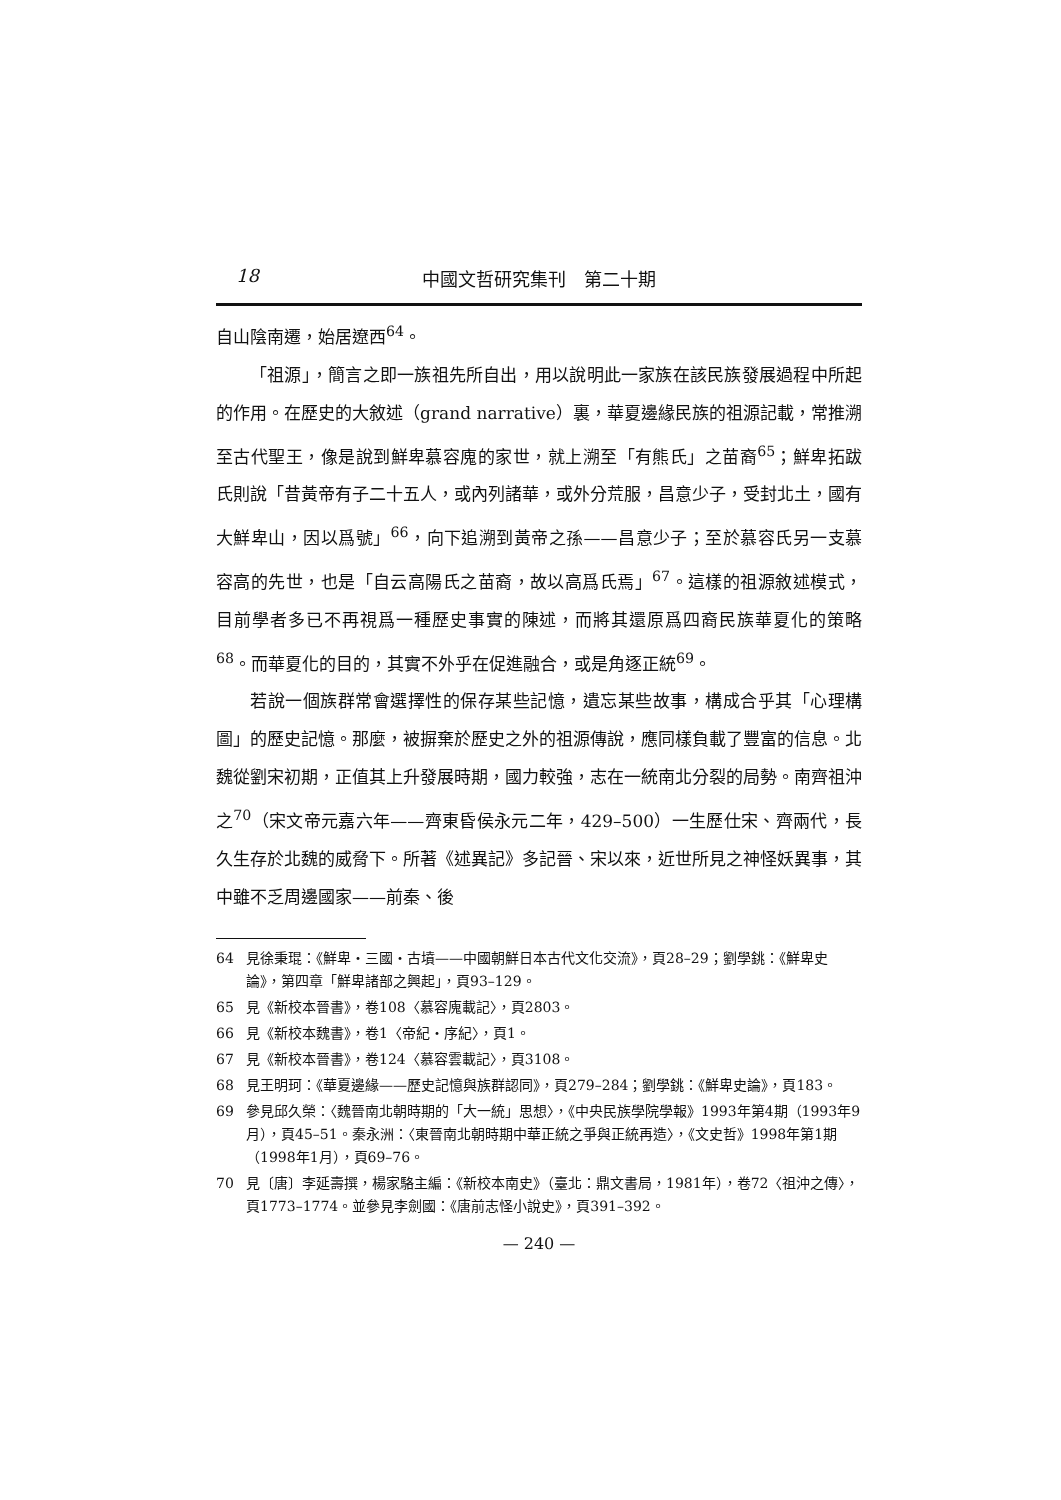18 中國文哲研究集刊　第二十期
自山陰南遷，始居遼西<sup>64</sup>。
「祖源」，簡言之即一族祖先所自出，用以說明此一家族在該民族發展過程中所起的作用。在歷史的大敘述（grand narrative）裏，華夏邊緣民族的祖源記載，常推溯至古代聖王，像是說到鮮卑慕容廆的家世，就上溯至「有熊氏」之苗裔<sup>65</sup>；鮮卑拓跋氏則說「昔黃帝有子二十五人，或內列諸華，或外分荒服，昌意少子，受封北土，國有大鮮卑山，因以爲號」<sup>66</sup>，向下追溯到黃帝之孫——昌意少子；至於慕容氏另一支慕容高的先世，也是「自云高陽氏之苗裔，故以高爲氏焉」<sup>67</sup>。這樣的祖源敘述模式，目前學者多已不再視爲一種歷史事實的陳述，而將其還原爲四裔民族華夏化的策略<sup>68</sup>。而華夏化的目的，其實不外乎在促進融合，或是角逐正統<sup>69</sup>。
若說一個族群常會選擇性的保存某些記憶，遺忘某些故事，構成合乎其「心理構圖」的歷史記憶。那麼，被摒棄於歷史之外的祖源傳說，應同樣負載了豐富的信息。北魏從劉宋初期，正值其上升發展時期，國力較強，志在一統南北分裂的局勢。南齊祖沖之<sup>70</sup>（宋文帝元嘉六年——齊東昏侯永元二年，429–500）一生歷仕宋、齊兩代，長久生存於北魏的威脅下。所著《述異記》多記晉、宋以來，近世所見之神怪妖異事，其中雖不乏周邊國家——前秦、後
64 見徐秉琨：《鮮卑・三國・古墳——中國朝鮮日本古代文化交流》，頁28–29；劉學銚：《鮮卑史論》，第四章「鮮卑諸部之興起」，頁93–129。
65 見《新校本晉書》，卷108〈慕容廆載記〉，頁2803。
66 見《新校本魏書》，卷1〈帝紀・序紀〉，頁1。
67 見《新校本晉書》，卷124〈慕容雲載記〉，頁3108。
68 見王明珂：《華夏邊緣——歷史記憶與族群認同》，頁279–284；劉學銚：《鮮卑史論》，頁183。
69 參見邱久榮：〈魏晉南北朝時期的「大一統」思想〉，《中央民族學院學報》1993年第4期（1993年9月），頁45–51。秦永洲：〈東晉南北朝時期中華正統之爭與正統再造〉，《文史哲》1998年第1期（1998年1月），頁69–76。
70 見〔唐〕李延壽撰，楊家駱主編：《新校本南史》（臺北：鼎文書局，1981年），卷72〈祖沖之傳〉，頁1773–1774。並參見李劍國：《唐前志怪小說史》，頁391–392。
— 240 —